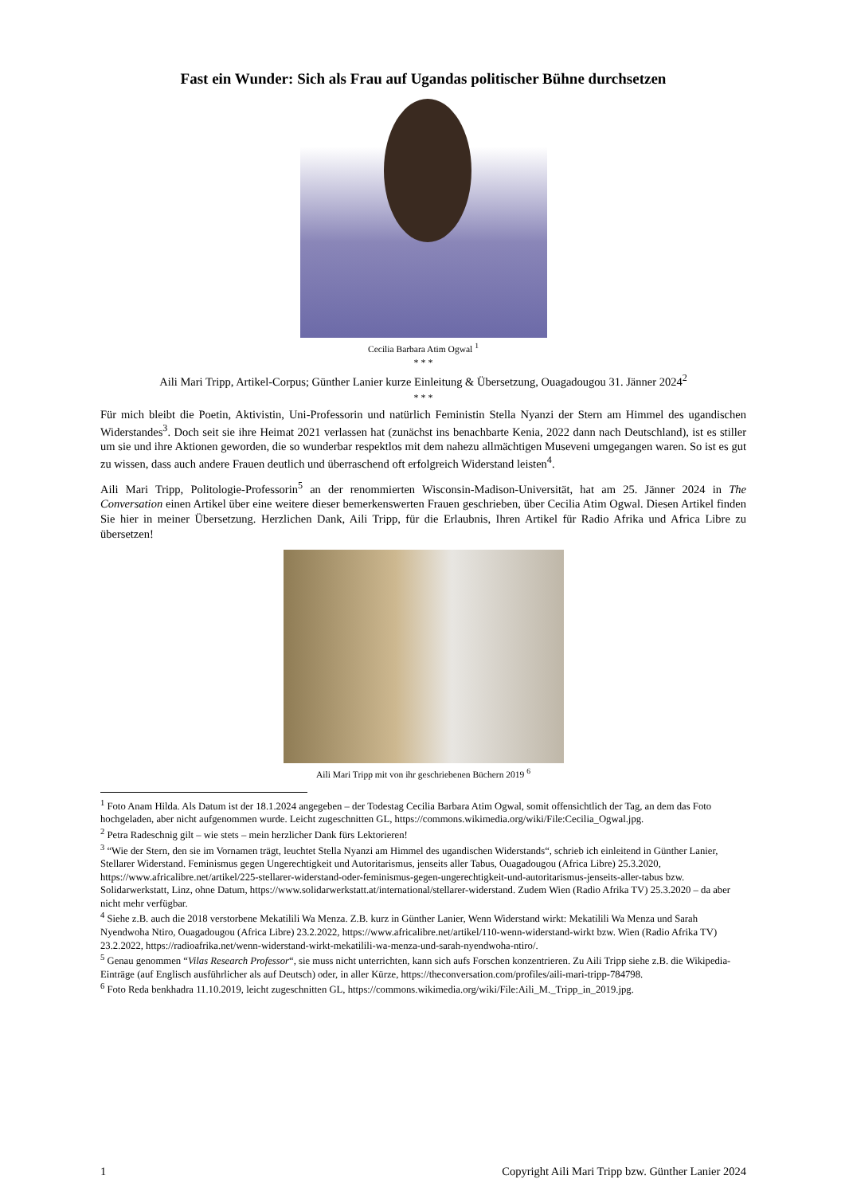Fast ein Wunder: Sich als Frau auf Ugandas politischer Bühne durchsetzen
Cecilia Barbara Atim Ogwal <sup>1</sup>
* * *
Aili Mari Tripp, Artikel-Corpus; Günther Lanier kurze Einleitung & Übersetzung, Ouagadougou 31. Jänner 2024<sup>2</sup>
* * *
Für mich bleibt die Poetin, Aktivistin, Uni-Professorin und natürlich Feministin Stella Nyanzi der Stern am Himmel des ugandischen Widerstandes<sup>3</sup>. Doch seit sie ihre Heimat 2021 verlassen hat (zunächst ins benachbarte Kenia, 2022 dann nach Deutschland), ist es stiller um sie und ihre Aktionen geworden, die so wunderbar respektlos mit dem nahezu allmächtigen Museveni umgegangen waren. So ist es gut zu wissen, dass auch andere Frauen deutlich und überraschend oft erfolgreich Widerstand leisten<sup>4</sup>.
Aili Mari Tripp, Politologie-Professorin<sup>5</sup> an der renommierten Wisconsin-Madison-Universität, hat am 25. Jänner 2024 in The Conversation einen Artikel über eine weitere dieser bemerkenswerten Frauen geschrieben, über Cecilia Atim Ogwal. Diesen Artikel finden Sie hier in meiner Übersetzung. Herzlichen Dank, Aili Tripp, für die Erlaubnis, Ihren Artikel für Radio Afrika und Africa Libre zu übersetzen!
Aili Mari Tripp mit von ihr geschriebenen Büchern 2019 <sup>6</sup>
<sup>1</sup> Foto Anam Hilda. Als Datum ist der 18.1.2024 angegeben – der Todestag Cecilia Barbara Atim Ogwal, somit offensichtlich der Tag, an dem das Foto hochgeladen, aber nicht aufgenommen wurde. Leicht zugeschnitten GL, https://commons.wikimedia.org/wiki/File:Cecilia_Ogwal.jpg.
<sup>2</sup> Petra Radeschnig gilt – wie stets – mein herzlicher Dank fürs Lektorieren!
<sup>3</sup> “Wie der Stern, den sie im Vornamen trägt, leuchtet Stella Nyanzi am Himmel des ugandischen Widerstands“, schrieb ich einleitend in Günther Lanier, Stellarer Widerstand. Feminismus gegen Ungerechtigkeit und Autoritarismus, jenseits aller Tabus, Ouagadougou (Africa Libre) 25.3.2020, https://www.africalibre.net/artikel/225-stellarer-widerstand-oder-feminismus-gegen-ungerechtigkeit-und-autoritarismus-jenseits-aller-tabus bzw. Solidarwerkstatt, Linz, ohne Datum, https://www.solidarwerkstatt.at/international/stellarer-widerstand. Zudem Wien (Radio Afrika TV) 25.3.2020 – da aber nicht mehr verfügbar.
<sup>4</sup> Siehe z.B. auch die 2018 verstorbene Mekatilili Wa Menza. Z.B. kurz in Günther Lanier, Wenn Widerstand wirkt: Mekatilili Wa Menza und Sarah Nyendwoha Ntiro, Ouagadougou (Africa Libre) 23.2.2022, https://www.africalibre.net/artikel/110-wenn-widerstand-wirkt bzw. Wien (Radio Afrika TV) 23.2.2022, https://radioafrika.net/wenn-widerstand-wirkt-mekatilili-wa-menza-und-sarah-nyendwoha-ntiro/.
<sup>5</sup> Genau genommen “Vilas Research Professor“, sie muss nicht unterrichten, kann sich aufs Forschen konzentrieren. Zu Aili Tripp siehe z.B. die Wikipedia-Einträge (auf Englisch ausführlicher als auf Deutsch) oder, in aller Kürze, https://theconversation.com/profiles/aili-mari-tripp-784798.
<sup>6</sup> Foto Reda benkhadra 11.10.2019, leicht zugeschnitten GL, https://commons.wikimedia.org/wiki/File:Aili_M._Tripp_in_2019.jpg.
1 Copyright Aili Mari Tripp bzw. Günther Lanier 2024